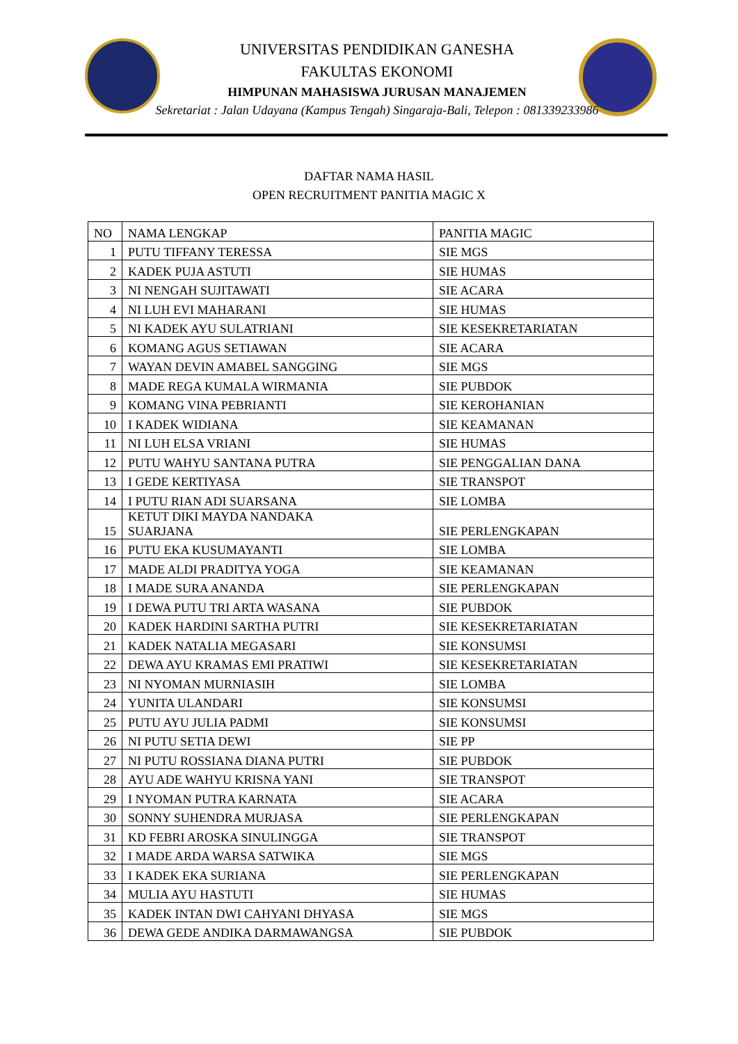UNIVERSITAS PENDIDIKAN GANESHA
FAKULTAS EKONOMI
HIMPUNAN MAHASISWA JURUSAN MANAJEMEN
Sekretariat : Jalan Udayana (Kampus Tengah) Singaraja-Bali, Telepon : 081339233986
DAFTAR NAMA HASIL
OPEN RECRUITMENT PANITIA MAGIC X
| NO | NAMA LENGKAP | PANITIA MAGIC |
| --- | --- | --- |
| 1 | PUTU TIFFANY TERESSA | SIE MGS |
| 2 | KADEK PUJA ASTUTI | SIE HUMAS |
| 3 | NI NENGAH SUJITAWATI | SIE ACARA |
| 4 | NI LUH EVI MAHARANI | SIE HUMAS |
| 5 | NI KADEK AYU SULATRIANI | SIE KESEKRETARIATAN |
| 6 | KOMANG AGUS SETIAWAN | SIE ACARA |
| 7 | WAYAN DEVIN AMABEL SANGGING | SIE MGS |
| 8 | MADE REGA KUMALA WIRMANIA | SIE PUBDOK |
| 9 | KOMANG VINA PEBRIANTI | SIE KEROHANIAN |
| 10 | I KADEK WIDIANA | SIE KEAMANAN |
| 11 | NI LUH ELSA VRIANI | SIE HUMAS |
| 12 | PUTU WAHYU SANTANA PUTRA | SIE PENGGALIAN DANA |
| 13 | I GEDE KERTIYASA | SIE TRANSPOT |
| 14 | I PUTU RIAN ADI SUARSANA | SIE LOMBA |
| 15 | KETUT DIKI MAYDA NANDAKA SUARJANA | SIE PERLENGKAPAN |
| 16 | PUTU EKA KUSUMAYANTI | SIE LOMBA |
| 17 | MADE ALDI PRADITYA YOGA | SIE KEAMANAN |
| 18 | I MADE SURA ANANDA | SIE PERLENGKAPAN |
| 19 | I DEWA PUTU TRI ARTA WASANA | SIE PUBDOK |
| 20 | KADEK HARDINI SARTHA PUTRI | SIE KESEKRETARIATAN |
| 21 | KADEK NATALIA MEGASARI | SIE KONSUMSI |
| 22 | DEWA AYU KRAMAS EMI PRATIWI | SIE KESEKRETARIATAN |
| 23 | NI NYOMAN MURNIASIH | SIE LOMBA |
| 24 | YUNITA ULANDARI | SIE KONSUMSI |
| 25 | PUTU AYU JULIA PADMI | SIE KONSUMSI |
| 26 | NI PUTU SETIA DEWI | SIE PP |
| 27 | NI PUTU ROSSIANA DIANA PUTRI | SIE PUBDOK |
| 28 | AYU ADE WAHYU KRISNA YANI | SIE TRANSPOT |
| 29 | I NYOMAN PUTRA KARNATA | SIE ACARA |
| 30 | SONNY SUHENDRA MURJASA | SIE PERLENGKAPAN |
| 31 | KD FEBRI AROSKA SINULINGGA | SIE TRANSPOT |
| 32 | I MADE ARDA WARSA SATWIKA | SIE MGS |
| 33 | I KADEK EKA SURIANA | SIE PERLENGKAPAN |
| 34 | MULIA AYU HASTUTI | SIE HUMAS |
| 35 | KADEK INTAN DWI CAHYANI DHYASA | SIE MGS |
| 36 | DEWA GEDE ANDIKA DARMAWANGSA | SIE PUBDOK |